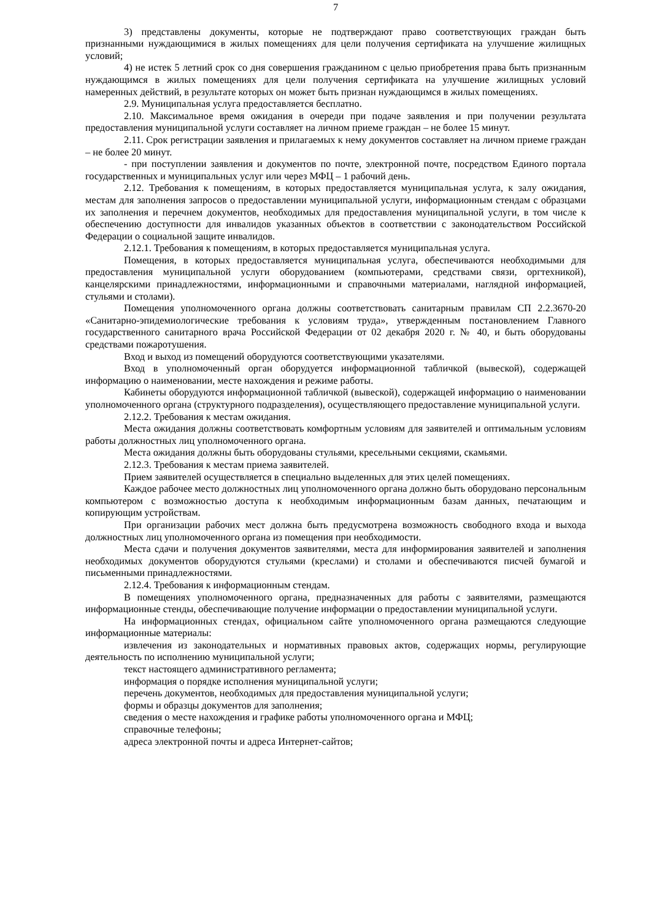7
3) представлены документы, которые не подтверждают право соответствующих граждан быть признанными нуждающимися в жилых помещениях для цели получения сертификата на улучшение жилищных условий;
4) не истек 5 летний срок со дня совершения гражданином с целью приобретения права быть признанным нуждающимся в жилых помещениях для цели получения сертификата на улучшение жилищных условий намеренных действий, в результате которых он может быть признан нуждающимся в жилых помещениях.
2.9. Муниципальная услуга предоставляется бесплатно.
2.10. Максимальное время ожидания в очереди при подаче заявления и при получении результата предоставления муниципальной услуги составляет на личном приеме граждан – не более 15 минут.
2.11. Срок регистрации заявления и прилагаемых к нему документов составляет на личном приеме граждан – не более 20 минут.
- при поступлении заявления и документов по почте, электронной почте, посредством Единого портала государственных и муниципальных услуг или через МФЦ – 1 рабочий день.
2.12. Требования к помещениям, в которых предоставляется муниципальная услуга, к залу ожидания, местам для заполнения запросов о предоставлении муниципальной услуги, информационным стендам с образцами их заполнения и перечнем документов, необходимых для предоставления муниципальной услуги, в том числе к обеспечению доступности для инвалидов указанных объектов в соответствии с законодательством Российской Федерации о социальной защите инвалидов.
2.12.1. Требования к помещениям, в которых предоставляется муниципальная услуга.
Помещения, в которых предоставляется муниципальная услуга, обеспечиваются необходимыми для предоставления муниципальной услуги оборудованием (компьютерами, средствами связи, оргтехникой), канцелярскими принадлежностями, информационными и справочными материалами, наглядной информацией, стульями и столами).
Помещения уполномоченного органа должны соответствовать санитарным правилам СП 2.2.3670-20 «Санитарно-эпидемиологические требования к условиям труда», утвержденным постановлением Главного государственного санитарного врача Российской Федерации от 02 декабря 2020 г. № 40, и быть оборудованы средствами пожаротушения.
Вход и выход из помещений оборудуются соответствующими указателями.
Вход в уполномоченный орган оборудуется информационной табличкой (вывеской), содержащей информацию о наименовании, месте нахождения и режиме работы.
Кабинеты оборудуются информационной табличкой (вывеской), содержащей информацию о наименовании уполномоченного органа (структурного подразделения), осуществляющего предоставление муниципальной услуги.
2.12.2. Требования к местам ожидания.
Места ожидания должны соответствовать комфортным условиям для заявителей и оптимальным условиям работы должностных лиц уполномоченного органа.
Места ожидания должны быть оборудованы стульями, кресельными секциями, скамьями.
2.12.3. Требования к местам приема заявителей.
Прием заявителей осуществляется в специально выделенных для этих целей помещениях.
Каждое рабочее место должностных лиц уполномоченного органа должно быть оборудовано персональным компьютером с возможностью доступа к необходимым информационным базам данных, печатающим и копирующим устройствам.
При организации рабочих мест должна быть предусмотрена возможность свободного входа и выхода должностных лиц уполномоченного органа из помещения при необходимости.
Места сдачи и получения документов заявителями, места для информирования заявителей и заполнения необходимых документов оборудуются стульями (креслами) и столами и обеспечиваются писчей бумагой и письменными принадлежностями.
2.12.4. Требования к информационным стендам.
В помещениях уполномоченного органа, предназначенных для работы с заявителями, размещаются информационные стенды, обеспечивающие получение информации о предоставлении муниципальной услуги.
На информационных стендах, официальном сайте уполномоченного органа размещаются следующие информационные материалы:
извлечения из законодательных и нормативных правовых актов, содержащих нормы, регулирующие деятельность по исполнению муниципальной услуги;
текст настоящего административного регламента;
информация о порядке исполнения муниципальной услуги;
перечень документов, необходимых для предоставления муниципальной услуги;
формы и образцы документов для заполнения;
сведения о месте нахождения и графике работы уполномоченного органа и МФЦ;
справочные телефоны;
адреса электронной почты и адреса Интернет-сайтов;